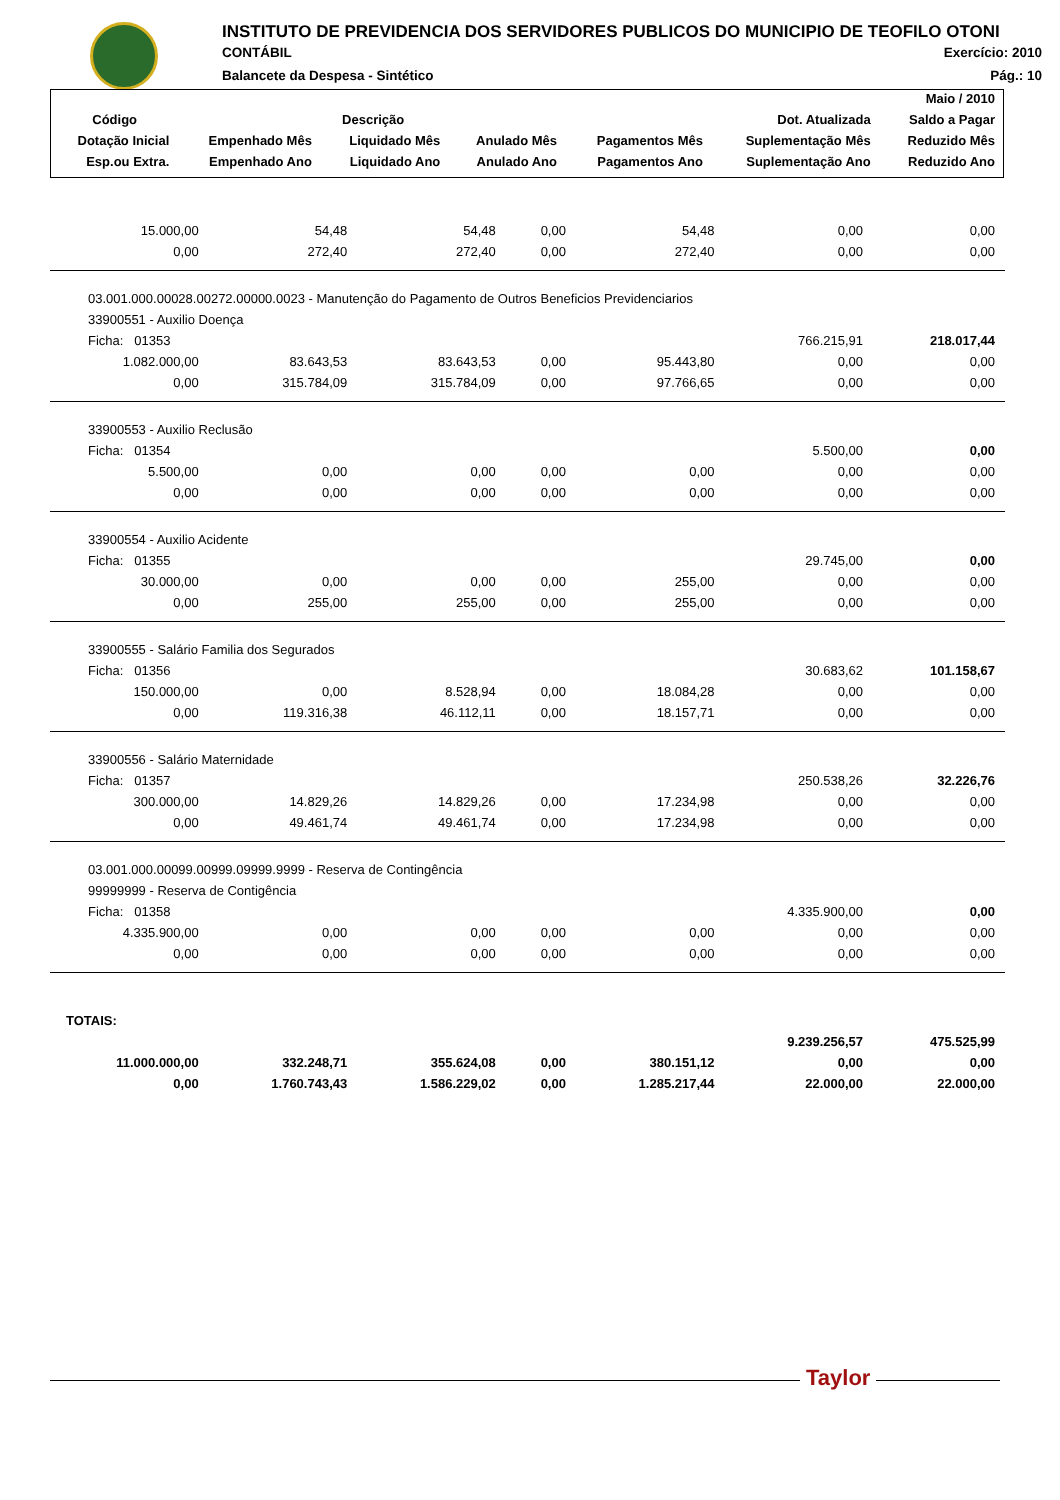INSTITUTO DE PREVIDENCIA DOS SERVIDORES PUBLICOS DO MUNICIPIO DE TEOFILO OTONI
CONTÁBIL Exercício: 2010
Balancete da Despesa - Sintético Pág.: 10
| | | | | | | Maio / 2010 |
| --- | --- | --- | --- | --- | --- | --- |
| Código | Descrição | | | | Dot. Atualizada | Saldo a Pagar |
| Dotação Inicial | Empenhado Mês | Liquidado Mês | Anulado Mês | Pagamentos Mês | Suplementação Mês | Reduzido Mês |
| Esp.ou Extra. | Empenhado Ano | Liquidado Ano | Anulado Ano | Pagamentos Ano | Suplementação Ano | Reduzido Ano |
| 15.000,00 | 54,48 | 54,48 | 0,00 | 54,48 | 0,00 | 0,00 |
| 0,00 | 272,40 | 272,40 | 0,00 | 272,40 | 0,00 | 0,00 |
| 03.001.000.00028.00272.00000.0023 - Manutenção do Pagamento de Outros Beneficios Previdenciarios | | | | | | |
| 33900551 - Auxilio Doença | | | | | | |
| Ficha: 01353 | | | | | 766.215,91 | 218.017,44 |
| 1.082.000,00 | 83.643,53 | 83.643,53 | 0,00 | 95.443,80 | 0,00 | 0,00 |
| 0,00 | 315.784,09 | 315.784,09 | 0,00 | 97.766,65 | 0,00 | 0,00 |
| 33900553 - Auxilio Reclusão | | | | | | |
| Ficha: 01354 | | | | | 5.500,00 | 0,00 |
| 5.500,00 | 0,00 | 0,00 | 0,00 | 0,00 | 0,00 | 0,00 |
| 0,00 | 0,00 | 0,00 | 0,00 | 0,00 | 0,00 | 0,00 |
| 33900554 - Auxilio Acidente | | | | | | |
| Ficha: 01355 | | | | | 29.745,00 | 0,00 |
| 30.000,00 | 0,00 | 0,00 | 0,00 | 255,00 | 0,00 | 0,00 |
| 0,00 | 255,00 | 255,00 | 0,00 | 255,00 | 0,00 | 0,00 |
| 33900555 - Salário Familia dos Segurados | | | | | | |
| Ficha: 01356 | | | | | 30.683,62 | 101.158,67 |
| 150.000,00 | 0,00 | 8.528,94 | 0,00 | 18.084,28 | 0,00 | 0,00 |
| 0,00 | 119.316,38 | 46.112,11 | 0,00 | 18.157,71 | 0,00 | 0,00 |
| 33900556 - Salário Maternidade | | | | | | |
| Ficha: 01357 | | | | | 250.538,26 | 32.226,76 |
| 300.000,00 | 14.829,26 | 14.829,26 | 0,00 | 17.234,98 | 0,00 | 0,00 |
| 0,00 | 49.461,74 | 49.461,74 | 0,00 | 17.234,98 | 0,00 | 0,00 |
| 03.001.000.00099.00999.09999.9999 - Reserva de Contingência | | | | | | |
| 99999999 - Reserva de Contigência | | | | | | |
| Ficha: 01358 | | | | | 4.335.900,00 | 0,00 |
| 4.335.900,00 | 0,00 | 0,00 | 0,00 | 0,00 | 0,00 | 0,00 |
| 0,00 | 0,00 | 0,00 | 0,00 | 0,00 | 0,00 | 0,00 |
| TOTAIS: | | | | | | |
| | | | | | 9.239.256,57 | 475.525,99 |
| 11.000.000,00 | 332.248,71 | 355.624,08 | 0,00 | 380.151,12 | 0,00 | 0,00 |
| 0,00 | 1.760.743,43 | 1.586.229,02 | 0,00 | 1.285.217,44 | 22.000,00 | 22.000,00 |
Taylor